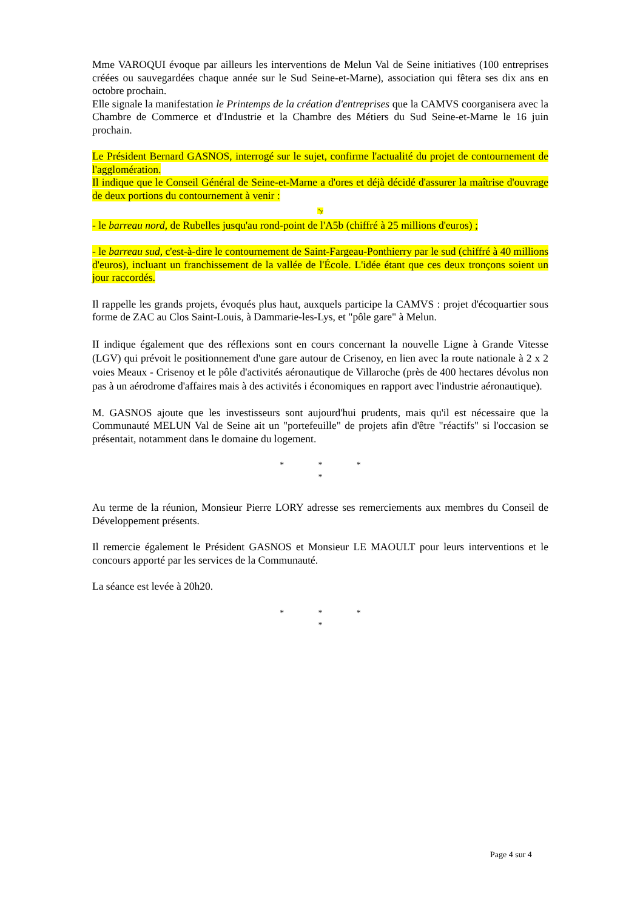Mme VAROQUI évoque par ailleurs les interventions de Melun Val de Seine initiatives (100 entreprises créées ou sauvegardées chaque année sur le Sud Seine-et-Marne), association qui fêtera ses dix ans en octobre prochain.
Elle signale la manifestation le Printemps de la création d'entreprises que la CAMVS coorganisera avec la Chambre de Commerce et d'Industrie et la Chambre des Métiers du Sud Seine-et-Marne le 16 juin prochain.
Le Président Bernard GASNOS, interrogé sur le sujet, confirme l'actualité du projet de contournement de l'agglomération.
Il indique que le Conseil Général de Seine-et-Marne a d'ores et déjà décidé d'assurer la maîtrise d'ouvrage de deux portions du contournement à venir :
"y
- le barreau nord, de Rubelles jusqu'au rond-point de l'A5b (chiffré à 25 millions d'euros) ;
- le barreau sud, c'est-à-dire le contournement de Saint-Fargeau-Ponthierry par le sud (chiffré à 40 millions d'euros), incluant un franchissement de la vallée de l'École. L'idée étant que ces deux tronçons soient un jour raccordés.
Il rappelle les grands projets, évoqués plus haut, auxquels participe la CAMVS : projet d'écoquartier sous forme de ZAC au Clos Saint-Louis, à Dammarie-les-Lys, et "pôle gare" à Melun.
II indique également que des réflexions sont en cours concernant la nouvelle Ligne à Grande Vitesse (LGV) qui prévoit le positionnement d'une gare autour de Crisenoy, en lien avec la route nationale à 2 x 2 voies Meaux - Crisenoy et le pôle d'activités aéronautique de Villaroche (près de 400 hectares dévolus non pas à un aérodrome d'affaires mais à des activités i économiques en rapport avec l'industrie aéronautique).
M. GASNOS ajoute que les investisseurs sont aujourd'hui prudents, mais qu'il est nécessaire que la Communauté MELUN Val de Seine ait un "portefeuille" de projets afin d'être "réactifs" si l'occasion se présentait, notamment dans le domaine du logement.
* * *
*
Au terme de la réunion, Monsieur Pierre LORY adresse ses remerciements aux membres du Conseil de Développement présents.
Il remercie également le Président GASNOS et Monsieur LE MAOULT pour leurs interventions et le concours apporté par les services de la Communauté.
La séance est levée à 20h20.
* * *
*
Page 4 sur 4